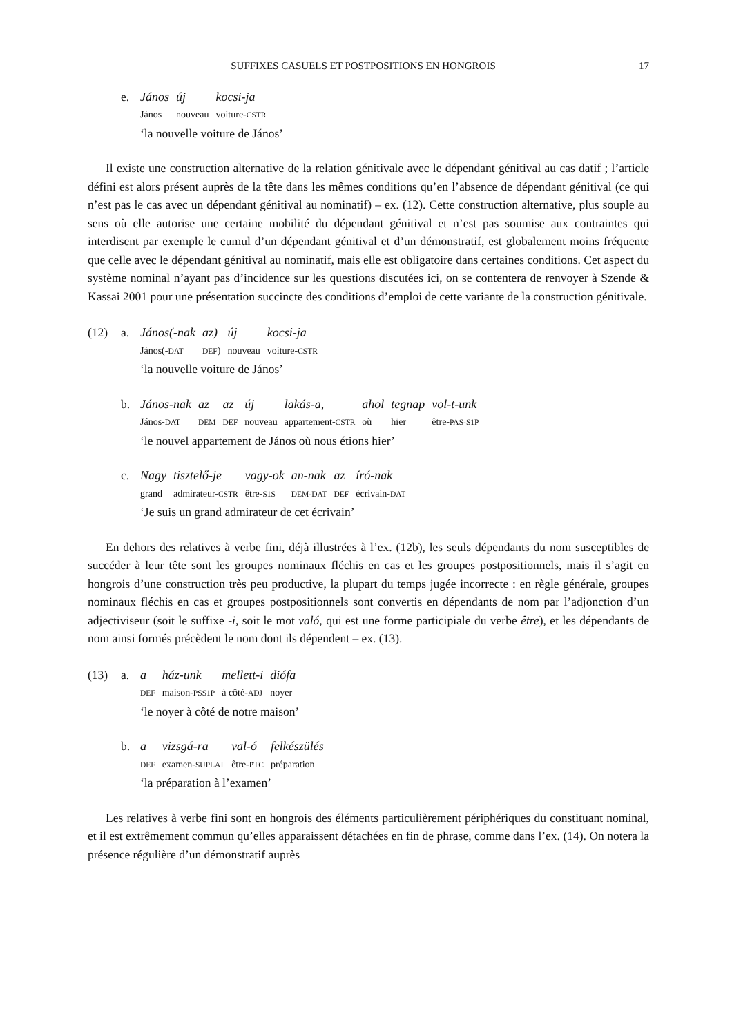SUFFIXES CASUELS ET POSTPOSITIONS EN HONGROIS 17
e.
| János | új | kocsi-ja |
| János | nouveau | voiture- CSTR |
‘la nouvelle voiture de János’
Il existe une construction alternative de la relation génitivale avec le dépendant génitival au cas datif ; l’article défini est alors présent auprès de la tête dans les mêmes conditions qu’en l’absence de dépendant génitival (ce qui n’est pas le cas avec un dépendant génitival au nominatif) – ex. (12). Cette construction alternative, plus souple au sens où elle autorise une certaine mobilité du dépendant génitival et n’est pas soumise aux contraintes qui interdisent par exemple le cumul d’un dépendant génitival et d’un démonstratif, est globalement moins fréquente que celle avec le dépendant génitival au nominatif, mais elle est obligatoire dans certaines conditions. Cet aspect du système nominal n’ayant pas d’incidence sur les questions discutées ici, on se contentera de renvoyer à Szende & Kassai 2001 pour une présentation succincte des conditions d’emploi de cette variante de la construction génitivale.
(12) a.
| János(-nak | az) | új | kocsi-ja |
| János(- DAT | DEF ) | nouveau | voiture- CSTR |
‘la nouvelle voiture de János’
b.
| János-nak | az | az | új | lakás-a, | ahol | tegnap | vol-t-unk |
| János- DAT | DEM | DEF | nouveau | appartement- CSTR | où | hier | être- PAS-S1P |
‘le nouvel appartement de János où nous étions hier’
c.
| Nagy | tisztelő-je | vagy-ok | an-nak | az | író-nak |
| grand | admirateur- CSTR | être- S1S | DEM-DAT | DEF | écrivain- DAT |
‘Je suis un grand admirateur de cet écrivain’
En dehors des relatives à verbe fini, déjà illustrées à l’ex. (12b), les seuls dépendants du nom susceptibles de succéder à leur tête sont les groupes nominaux fléchis en cas et les groupes postpositionnels, mais il s’agit en hongrois d’une construction très peu productive, la plupart du temps jugée incorrecte : en règle générale, groupes nominaux fléchis en cas et groupes postpositionnels sont convertis en dépendants de nom par l’adjonction d’un adjectiviseur (soit le suffixe -i, soit le mot való, qui est une forme participiale du verbe être), et les dépendants de nom ainsi formés précèdent le nom dont ils dépendent – ex. (13).
(13) a.
| a | ház-unk | mellett-i | diófa |
| DEF | maison- PSS1P | à côté- ADJ | noyer |
‘le noyer à côté de notre maison’
b.
| a | vizsgá-ra | val-ó | felkészülés |
| DEF | examen- SUPLAT | être- PTC | préparation |
‘la préparation à l’examen’
Les relatives à verbe fini sont en hongrois des éléments particulièrement périphériques du constituant nominal, et il est extrêmement commun qu’elles apparaissent détachées en fin de phrase, comme dans l’ex. (14). On notera la présence régulière d’un démonstratif auprès